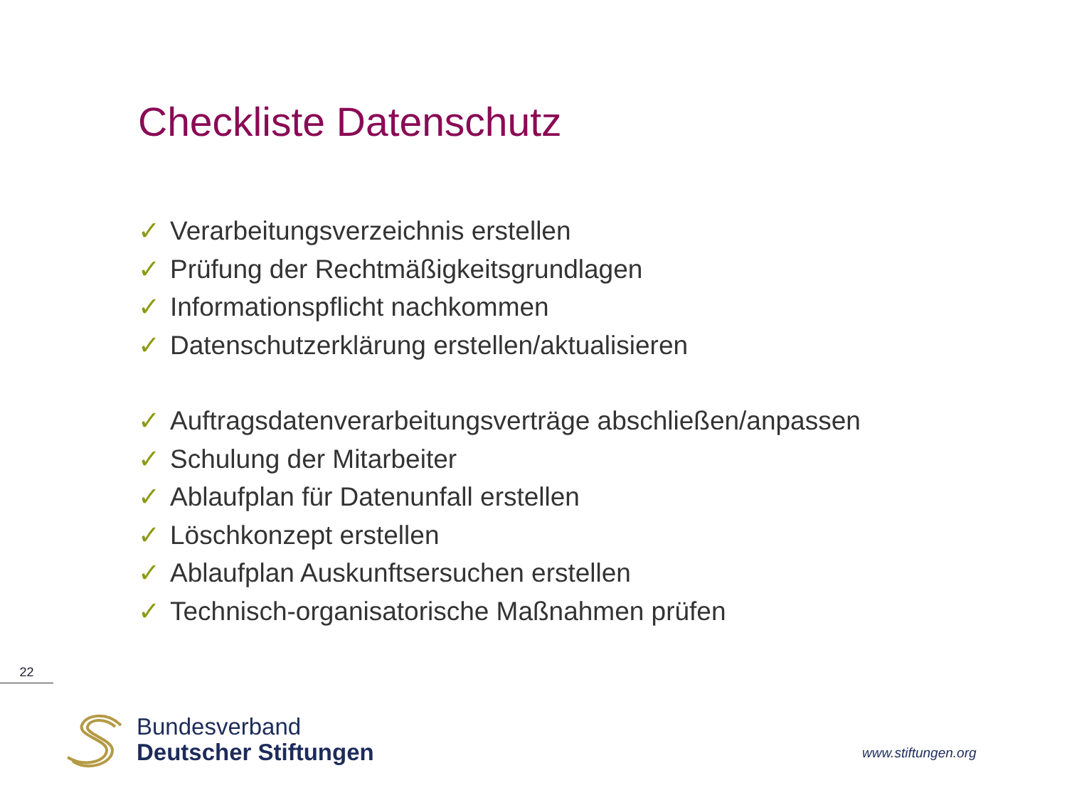Checkliste Datenschutz
✓ Verarbeitungsverzeichnis erstellen
✓ Prüfung der Rechtmäßigkeitsgrundlagen
✓ Informationspflicht nachkommen
✓ Datenschutzerklärung erstellen/aktualisieren
✓ Auftragsdatenverarbeitungsverträge abschließen/anpassen
✓ Schulung der Mitarbeiter
✓ Ablaufplan für Datenunfall erstellen
✓ Löschkonzept erstellen
✓ Ablaufplan Auskunftsersuchen erstellen
✓ Technisch-organisatorische Maßnahmen prüfen
22
Bundesverband
Deutscher Stiftungen
www.stiftungen.org